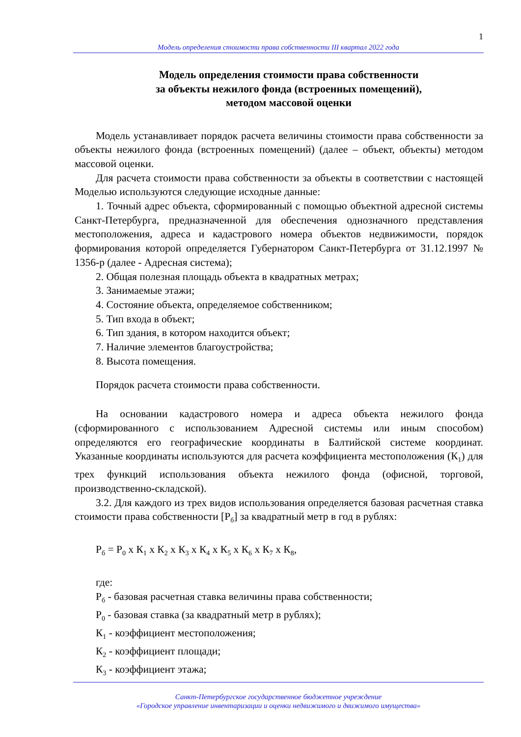1
Модель определения стоимости права собственности III квартал 2022 года
Модель определения стоимости права собственности
за объекты нежилого фонда (встроенных помещений),
методом массовой оценки
Модель устанавливает порядок расчета величины стоимости права собственности за объекты нежилого фонда (встроенных помещений) (далее – объект, объекты) методом массовой оценки.
Для расчета стоимости права собственности за объекты в соответствии с настоящей Моделью используются следующие исходные данные:
1. Точный адрес объекта, сформированный с помощью объектной адресной системы Санкт-Петербурга, предназначенной для обеспечения однозначного представления местоположения, адреса и кадастрового номера объектов недвижимости, порядок формирования которой определяется Губернатором Санкт-Петербурга от 31.12.1997 № 1356-р (далее - Адресная система);
2. Общая полезная площадь объекта в квадратных метрах;
3. Занимаемые этажи;
4. Состояние объекта, определяемое собственником;
5. Тип входа в объект;
6. Тип здания, в котором находится объект;
7. Наличие элементов благоустройства;
8. Высота помещения.
Порядок расчета стоимости права собственности.
На основании кадастрового номера и адреса объекта нежилого фонда (сформированного с использованием Адресной системы или иным способом) определяются его географические координаты в Балтийской системе координат. Указанные координаты используются для расчета коэффициента местоположения (К<sub>1</sub>) для трех функций использования объекта нежилого фонда (офисной, торговой, производственно-складской).
3.2. Для каждого из трех видов использования определяется базовая расчетная ставка стоимости права собственности [Р<sub>б</sub>] за квадратный метр в год в рублях:
Р<sub>б</sub> = Р<sub>0</sub> х К<sub>1</sub> х К<sub>2</sub> х К<sub>3</sub> х К<sub>4</sub> х К<sub>5</sub> х К<sub>6</sub> х К<sub>7</sub> х К<sub>8</sub>,
где:
Р<sub>б</sub> - базовая расчетная ставка величины права собственности;
Р<sub>0</sub> - базовая ставка (за квадратный метр в рублях);
К<sub>1</sub> - коэффициент местоположения;
К<sub>2</sub> - коэффициент площади;
К<sub>3</sub> - коэффициент этажа;
Санкт-Петербургское государственное бюджетное учреждение
«Городское управление инвентаризации и оценки недвижимого и движимого имущества»